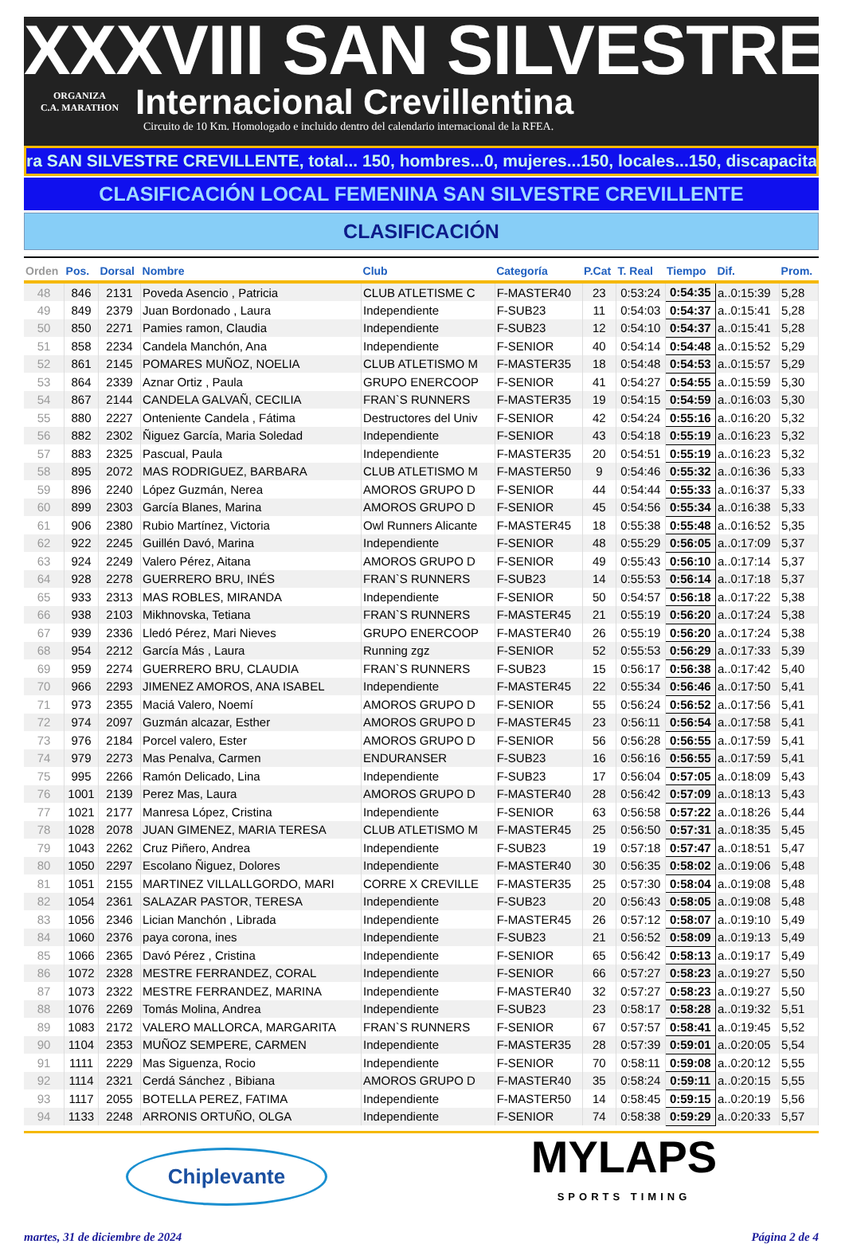XXXVIII SAN SILVESTRE
ORGANIZA
C.A. MARATHON
Internacional Crevillentina
Circuito de 10 Km. Homologado e incluido dentro del calendario internacional de la RFEA.
ra SAN SILVESTRE CREVILLENTE, total... 150, hombres...0, mujeres...150, locales...150, discapacitad
CLASIFICACIÓN LOCAL FEMENINA SAN SILVESTRE CREVILLENTE
CLASIFICACIÓN
| Orden | Pos. | Dorsal | Nombre | Club | Categoría | P.Cat | T. Real | Tiempo | Dif. | Prom. |
| --- | --- | --- | --- | --- | --- | --- | --- | --- | --- | --- |
| 48 | 846 | 2131 | Poveda Asencio , Patricia | CLUB ATLETISME C | F-MASTER40 | 23 | 0:53:24 | 0:54:35 | a..0:15:39 | 5,28 |
| 49 | 849 | 2379 | Juan Bordonado , Laura | Independiente | F-SUB23 | 11 | 0:54:03 | 0:54:37 | a..0:15:41 | 5,28 |
| 50 | 850 | 2271 | Pamies ramon, Claudia | Independiente | F-SUB23 | 12 | 0:54:10 | 0:54:37 | a..0:15:41 | 5,28 |
| 51 | 858 | 2234 | Candela Manchón, Ana | Independiente | F-SENIOR | 40 | 0:54:14 | 0:54:48 | a..0:15:52 | 5,29 |
| 52 | 861 | 2145 | POMARES MUÑOZ, NOELIA | CLUB ATLETISMO M | F-MASTER35 | 18 | 0:54:48 | 0:54:53 | a..0:15:57 | 5,29 |
| 53 | 864 | 2339 | Aznar Ortiz , Paula | GRUPO ENERCOOP | F-SENIOR | 41 | 0:54:27 | 0:54:55 | a..0:15:59 | 5,30 |
| 54 | 867 | 2144 | CANDELA GALVAÑ, CECILIA | FRAN`S RUNNERS | F-MASTER35 | 19 | 0:54:15 | 0:54:59 | a..0:16:03 | 5,30 |
| 55 | 880 | 2227 | Onteniente Candela , Fátima | Destructores del Univ | F-SENIOR | 42 | 0:54:24 | 0:55:16 | a..0:16:20 | 5,32 |
| 56 | 882 | 2302 | Ñiguez García, Maria Soledad | Independiente | F-SENIOR | 43 | 0:54:18 | 0:55:19 | a..0:16:23 | 5,32 |
| 57 | 883 | 2325 | Pascual, Paula | Independiente | F-MASTER35 | 20 | 0:54:51 | 0:55:19 | a..0:16:23 | 5,32 |
| 58 | 895 | 2072 | MAS RODRIGUEZ, BARBARA | CLUB ATLETISMO M | F-MASTER50 | 9 | 0:54:46 | 0:55:32 | a..0:16:36 | 5,33 |
| 59 | 896 | 2240 | López Guzmán, Nerea | AMOROS GRUPO D | F-SENIOR | 44 | 0:54:44 | 0:55:33 | a..0:16:37 | 5,33 |
| 60 | 899 | 2303 | García Blanes, Marina | AMOROS GRUPO D | F-SENIOR | 45 | 0:54:56 | 0:55:34 | a..0:16:38 | 5,33 |
| 61 | 906 | 2380 | Rubio Martínez, Victoria | Owl Runners Alicante | F-MASTER45 | 18 | 0:55:38 | 0:55:48 | a..0:16:52 | 5,35 |
| 62 | 922 | 2245 | Guillén Davó, Marina | Independiente | F-SENIOR | 48 | 0:55:29 | 0:56:05 | a..0:17:09 | 5,37 |
| 63 | 924 | 2249 | Valero Pérez, Aitana | AMOROS GRUPO D | F-SENIOR | 49 | 0:55:43 | 0:56:10 | a..0:17:14 | 5,37 |
| 64 | 928 | 2278 | GUERRERO BRU, INÉS | FRAN`S RUNNERS | F-SUB23 | 14 | 0:55:53 | 0:56:14 | a..0:17:18 | 5,37 |
| 65 | 933 | 2313 | MAS ROBLES, MIRANDA | Independiente | F-SENIOR | 50 | 0:54:57 | 0:56:18 | a..0:17:22 | 5,38 |
| 66 | 938 | 2103 | Mikhnovska, Tetiana | FRAN`S RUNNERS | F-MASTER45 | 21 | 0:55:19 | 0:56:20 | a..0:17:24 | 5,38 |
| 67 | 939 | 2336 | Lledó Pérez, Mari Nieves | GRUPO ENERCOOP | F-MASTER40 | 26 | 0:55:19 | 0:56:20 | a..0:17:24 | 5,38 |
| 68 | 954 | 2212 | García Más , Laura | Running zgz | F-SENIOR | 52 | 0:55:53 | 0:56:29 | a..0:17:33 | 5,39 |
| 69 | 959 | 2274 | GUERRERO BRU, CLAUDIA | FRAN`S RUNNERS | F-SUB23 | 15 | 0:56:17 | 0:56:38 | a..0:17:42 | 5,40 |
| 70 | 966 | 2293 | JIMENEZ AMOROS, ANA ISABEL | Independiente | F-MASTER45 | 22 | 0:55:34 | 0:56:46 | a..0:17:50 | 5,41 |
| 71 | 973 | 2355 | Maciá Valero, Noemí | AMOROS GRUPO D | F-SENIOR | 55 | 0:56:24 | 0:56:52 | a..0:17:56 | 5,41 |
| 72 | 974 | 2097 | Guzmán alcazar, Esther | AMOROS GRUPO D | F-MASTER45 | 23 | 0:56:11 | 0:56:54 | a..0:17:58 | 5,41 |
| 73 | 976 | 2184 | Porcel valero, Ester | AMOROS GRUPO D | F-SENIOR | 56 | 0:56:28 | 0:56:55 | a..0:17:59 | 5,41 |
| 74 | 979 | 2273 | Mas Penalva, Carmen | ENDURANSER | F-SUB23 | 16 | 0:56:16 | 0:56:55 | a..0:17:59 | 5,41 |
| 75 | 995 | 2266 | Ramón Delicado, Lina | Independiente | F-SUB23 | 17 | 0:56:04 | 0:57:05 | a..0:18:09 | 5,43 |
| 76 | 1001 | 2139 | Perez Mas, Laura | AMOROS GRUPO D | F-MASTER40 | 28 | 0:56:42 | 0:57:09 | a..0:18:13 | 5,43 |
| 77 | 1021 | 2177 | Manresa López, Cristina | Independiente | F-SENIOR | 63 | 0:56:58 | 0:57:22 | a..0:18:26 | 5,44 |
| 78 | 1028 | 2078 | JUAN GIMENEZ, MARIA TERESA | CLUB ATLETISMO M | F-MASTER45 | 25 | 0:56:50 | 0:57:31 | a..0:18:35 | 5,45 |
| 79 | 1043 | 2262 | Cruz Piñero, Andrea | Independiente | F-SUB23 | 19 | 0:57:18 | 0:57:47 | a..0:18:51 | 5,47 |
| 80 | 1050 | 2297 | Escolano Ñiguez, Dolores | Independiente | F-MASTER40 | 30 | 0:56:35 | 0:58:02 | a..0:19:06 | 5,48 |
| 81 | 1051 | 2155 | MARTINEZ VILLALLGORDO, MARI | CORRE X CREVILLE | F-MASTER35 | 25 | 0:57:30 | 0:58:04 | a..0:19:08 | 5,48 |
| 82 | 1054 | 2361 | SALAZAR PASTOR, TERESA | Independiente | F-SUB23 | 20 | 0:56:43 | 0:58:05 | a..0:19:08 | 5,48 |
| 83 | 1056 | 2346 | Lician Manchón , Librada | Independiente | F-MASTER45 | 26 | 0:57:12 | 0:58:07 | a..0:19:10 | 5,49 |
| 84 | 1060 | 2376 | paya corona, ines | Independiente | F-SUB23 | 21 | 0:56:52 | 0:58:09 | a..0:19:13 | 5,49 |
| 85 | 1066 | 2365 | Davó Pérez , Cristina | Independiente | F-SENIOR | 65 | 0:56:42 | 0:58:13 | a..0:19:17 | 5,49 |
| 86 | 1072 | 2328 | MESTRE FERRANDEZ, CORAL | Independiente | F-SENIOR | 66 | 0:57:27 | 0:58:23 | a..0:19:27 | 5,50 |
| 87 | 1073 | 2322 | MESTRE FERRANDEZ, MARINA | Independiente | F-MASTER40 | 32 | 0:57:27 | 0:58:23 | a..0:19:27 | 5,50 |
| 88 | 1076 | 2269 | Tomás Molina, Andrea | Independiente | F-SUB23 | 23 | 0:58:17 | 0:58:28 | a..0:19:32 | 5,51 |
| 89 | 1083 | 2172 | VALERO MALLORCA, MARGARITA | FRAN`S RUNNERS | F-SENIOR | 67 | 0:57:57 | 0:58:41 | a..0:19:45 | 5,52 |
| 90 | 1104 | 2353 | MUÑOZ SEMPERE, CARMEN | Independiente | F-MASTER35 | 28 | 0:57:39 | 0:59:01 | a..0:20:05 | 5,54 |
| 91 | 1111 | 2229 | Mas Siguenza, Rocio | Independiente | F-SENIOR | 70 | 0:58:11 | 0:59:08 | a..0:20:12 | 5,55 |
| 92 | 1114 | 2321 | Cerdá Sánchez , Bibiana | AMOROS GRUPO D | F-MASTER40 | 35 | 0:58:24 | 0:59:11 | a..0:20:15 | 5,55 |
| 93 | 1117 | 2055 | BOTELLA PEREZ, FATIMA | Independiente | F-MASTER50 | 14 | 0:58:45 | 0:59:15 | a..0:20:19 | 5,56 |
| 94 | 1133 | 2248 | ARRONIS ORTUÑO, OLGA | Independiente | F-SENIOR | 74 | 0:58:38 | 0:59:29 | a..0:20:33 | 5,57 |
Chiplevante
MYLAPS
SPORTS TIMING
martes, 31 de diciembre de 2024 Página 2 de 4